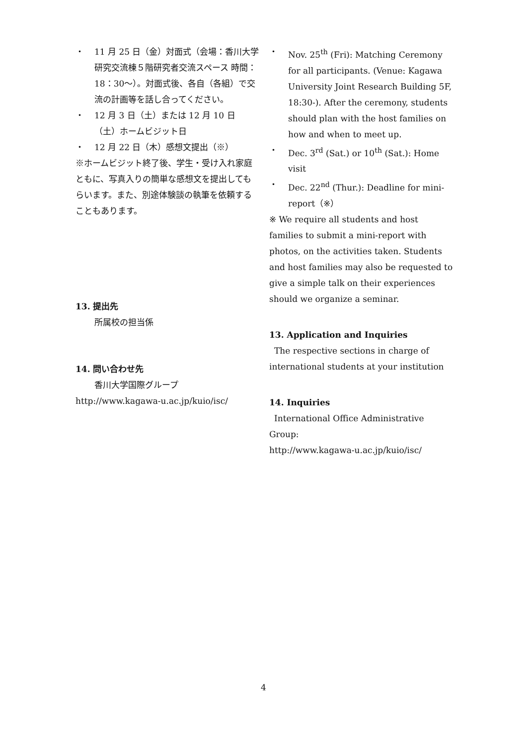・ 11 月 25 日（金）対面式（会場：香川大学研究交流棟５階研究者交流スペース 時間：18：30～）。対面式後、各自（各組）で交流の計画等を話し合ってください。
・ 12 月 3 日（土）または 12 月 10 日（土）ホームビジット日
・ 12 月 22 日（木）感想文提出（※）
※ホームビジット終了後、学生・受け入れ家庭ともに、写真入りの簡単な感想文を提出してもらいます。また、別途体験談の執筆を依頼することもあります。
13. 提出先
所属校の担当係
14. 問い合わせ先
香川大学国際グループ
http://www.kagawa-u.ac.jp/kuio/isc/
・ Nov. 25<sup>th</sup> (Fri): Matching Ceremony for all participants. (Venue: Kagawa University Joint Research Building 5F, 18:30-). After the ceremony, students should plan with the host families on how and when to meet up.
・ Dec. 3<sup>rd</sup> (Sat.) or 10<sup>th</sup> (Sat.): Home visit
・ Dec. 22<sup>nd</sup> (Thur.): Deadline for mini-report（※）
※ We require all students and host families to submit a mini-report with photos, on the activities taken. Students and host families may also be requested to give a simple talk on their experiences should we organize a seminar.
13. Application and Inquiries
The respective sections in charge of
international students at your institution
14. Inquiries
International Office Administrative
Group:
http://www.kagawa-u.ac.jp/kuio/isc/
4